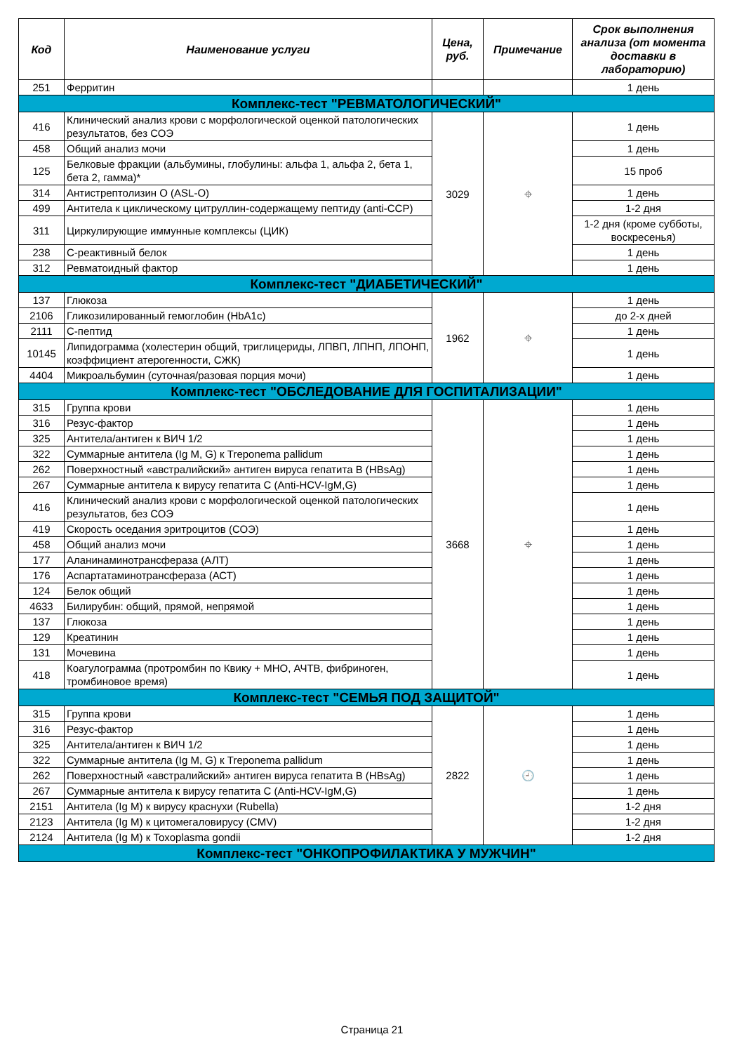| Код | Наименование услуги | Цена, руб. | Примечание | Срок выполнения анализа (от момента доставки в лабораторию) |
| --- | --- | --- | --- | --- |
| 251 | Ферритин | | | 1 день |
| Комплекс-тест "РЕВМАТОЛОГИЧЕСКИЙ" | | | | |
| 416 | Клинический анализ крови с морфологической оценкой патологических результатов, без СОЭ | 3029 | ⌖ | 1 день |
| 458 | Общий анализ мочи | | | 1 день |
| 125 | Белковые фракции (альбумины, глобулины: альфа 1, альфа 2, бета 1, бета 2, гамма)* | | | 15 проб |
| 314 | Антистрептолизин О (ASL-O) | | | 1 день |
| 499 | Антитела к циклическому цитруллин-содержащему пептиду (anti-CCP) | | | 1-2 дня |
| 311 | Циркулирующие иммунные комплексы (ЦИК) | | | 1-2 дня (кроме субботы, воскресенья) |
| 238 | С-реактивный белок | | | 1 день |
| 312 | Ревматоидный фактор | | | 1 день |
| Комплекс-тест "ДИАБЕТИЧЕСКИЙ" | | | | |
| 137 | Глюкоза | 1962 | ⌖ | 1 день |
| 2106 | Гликозилированный гемоглобин (HbA1c) | | | до 2-х дней |
| 2111 | С-пептид | | | 1 день |
| 10145 | Липидограмма (холестерин общий, триглицериды, ЛПВП, ЛПНП, ЛПОНП, коэффициент атерогенности, СЖК) | | | 1 день |
| 4404 | Микроальбумин (суточная/разовая порция мочи) | | | 1 день |
| Комплекс-тест "ОБСЛЕДОВАНИЕ ДЛЯ ГОСПИТАЛИЗАЦИИ" | | | | |
| 315 | Группа крови | 3668 | ⌖ | 1 день |
| 316 | Резус-фактор | | | 1 день |
| 325 | Антитела/антиген к ВИЧ 1/2 | | | 1 день |
| 322 | Суммарные антитела (Ig M, G) к Treponema pallidum | | | 1 день |
| 262 | Поверхностный «австралийский» антиген вируса гепатита В (HBsAg) | | | 1 день |
| 267 | Суммарные антитела к вирусу гепатита С (Anti-HCV-IgM,G) | | | 1 день |
| 416 | Клинический анализ крови с морфологической оценкой патологических результатов, без СОЭ | | | 1 день |
| 419 | Скорость оседания эритроцитов (СОЭ) | | | 1 день |
| 458 | Общий анализ мочи | | | 1 день |
| 177 | Аланинаминотрансфераза (АЛТ) | | | 1 день |
| 176 | Аспартатаминотрансфераза (АСТ) | | | 1 день |
| 124 | Белок общий | | | 1 день |
| 4633 | Билирубин: общий, прямой, непрямой | | | 1 день |
| 137 | Глюкоза | | | 1 день |
| 129 | Креатинин | | | 1 день |
| 131 | Мочевина | | | 1 день |
| 418 | Коагулограмма (протромбин по Квику + МНО, АЧТВ, фибриноген, тромбиновое время) | | | 1 день |
| Комплекс-тест "СЕМЬЯ ПОД ЗАЩИТОЙ" | | | | |
| 315 | Группа крови | 2822 | 🕘 | 1 день |
| 316 | Резус-фактор | | | 1 день |
| 325 | Антитела/антиген к ВИЧ 1/2 | | | 1 день |
| 322 | Суммарные антитела (Ig M, G) к Treponema pallidum | | | 1 день |
| 262 | Поверхностный «австралийский» антиген вируса гепатита В (HBsAg) | | | 1 день |
| 267 | Суммарные антитела к вирусу гепатита С (Anti-HCV-IgM,G) | | | 1 день |
| 2151 | Антитела (Ig M) к вирусу краснухи (Rubella) | | | 1-2 дня |
| 2123 | Антитела (Ig M) к цитомегаловирусу (CMV) | | | 1-2 дня |
| 2124 | Антитела (Ig M) к Toxoplasma gondii | | | 1-2 дня |
| Комплекс-тест "ОНКОПРОФИЛАКТИКА У МУЖЧИН" | | | | |
Страница 21